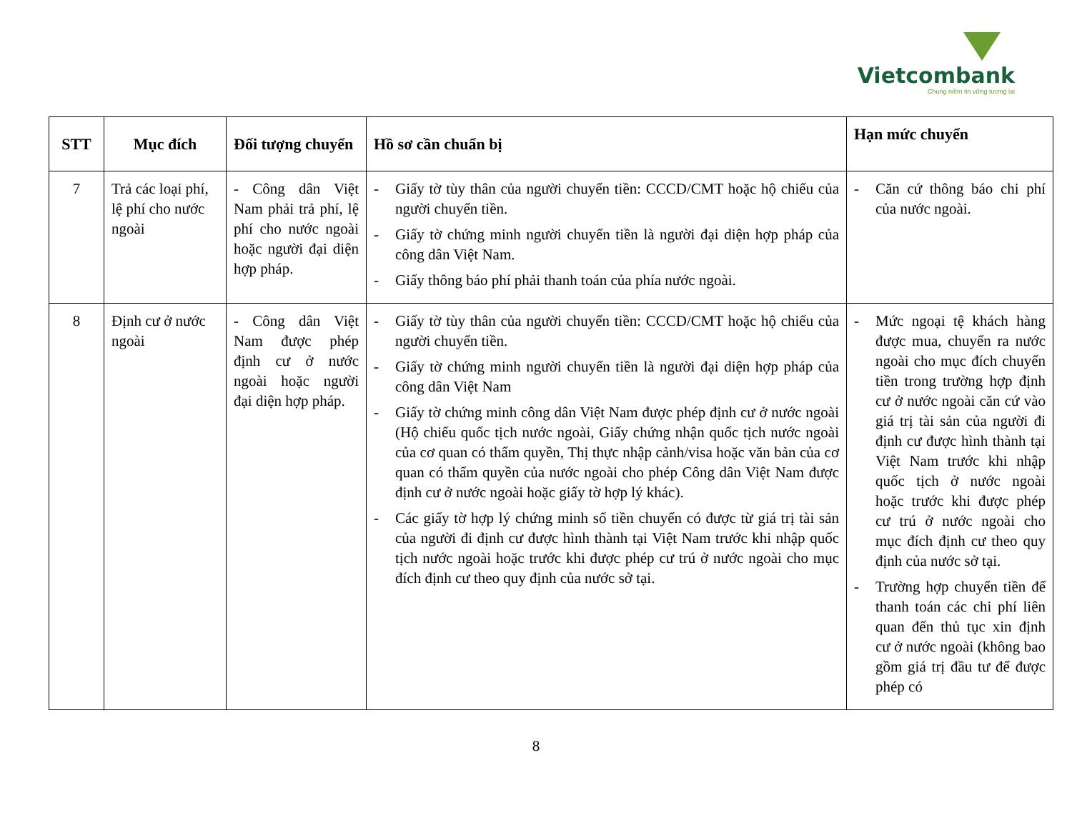Vietcombank
Chung niềm tin vững tương lai
| STT | Mục đích | Đối tượng chuyển | Hồ sơ cần chuẩn bị | Hạn mức chuyển |
| --- | --- | --- | --- | --- |
| 7 | Trả các loại phí, lệ phí cho nước ngoài | - Công dân Việt Nam phải trả phí, lệ phí cho nước ngoài hoặc người đại diện hợp pháp. | - Giấy tờ tùy thân của người chuyển tiền: CCCD/CMT hoặc hộ chiếu của người chuyển tiền. - Giấy tờ chứng minh người chuyển tiền là người đại diện hợp pháp của công dân Việt Nam. - Giấy thông báo phí phải thanh toán của phía nước ngoài. | - Căn cứ thông báo chi phí của nước ngoài. |
| 8 | Định cư ở nước ngoài | - Công dân Việt Nam được phép định cư ở nước ngoài hoặc người đại diện hợp pháp. | - Giấy tờ tùy thân của người chuyển tiền: CCCD/CMT hoặc hộ chiếu của người chuyển tiền. - Giấy tờ chứng minh người chuyển tiền là người đại diện hợp pháp của công dân Việt Nam - Giấy tờ chứng minh công dân Việt Nam được phép định cư ở nước ngoài (Hộ chiếu quốc tịch nước ngoài, Giấy chứng nhận quốc tịch nước ngoài của cơ quan có thẩm quyền, Thị thực nhập cảnh/visa hoặc văn bản của cơ quan có thẩm quyền của nước ngoài cho phép Công dân Việt Nam được định cư ở nước ngoài hoặc giấy tờ hợp lý khác). - Các giấy tờ hợp lý chứng minh số tiền chuyển có được từ giá trị tài sản của người đi định cư được hình thành tại Việt Nam trước khi nhập quốc tịch nước ngoài hoặc trước khi được phép cư trú ở nước ngoài cho mục đích định cư theo quy định của nước sở tại. | - Mức ngoại tệ khách hàng được mua, chuyển ra nước ngoài cho mục đích chuyển tiền trong trường hợp định cư ở nước ngoài căn cứ vào giá trị tài sản của người đi định cư được hình thành tại Việt Nam trước khi nhập quốc tịch ở nước ngoài hoặc trước khi được phép cư trú ở nước ngoài cho mục đích định cư theo quy định của nước sở tại. - Trường hợp chuyển tiền để thanh toán các chi phí liên quan đến thủ tục xin định cư ở nước ngoài (không bao gồm giá trị đầu tư để được phép có |
8